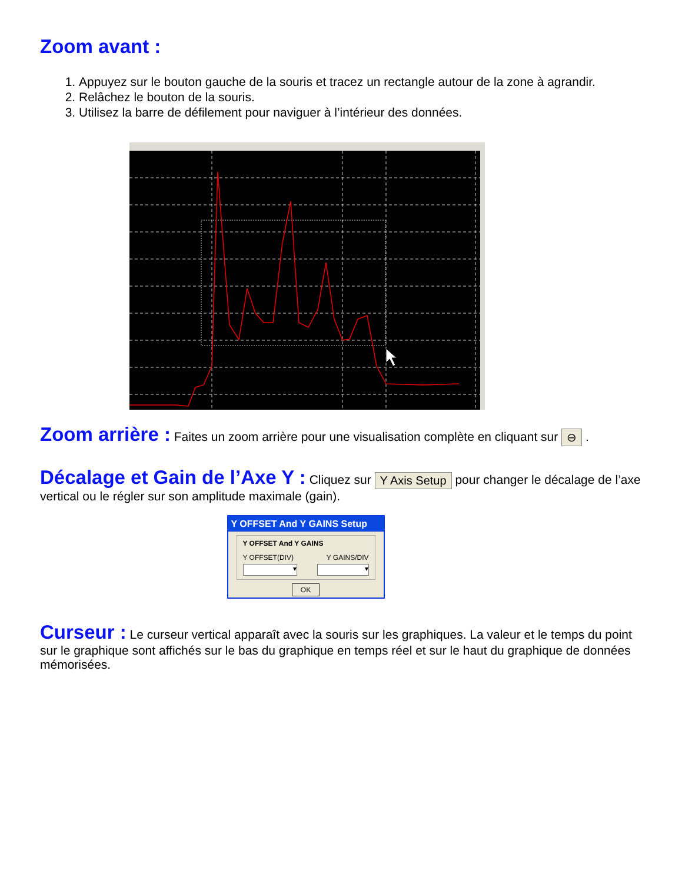Zoom avant :
1. Appuyez sur le bouton gauche de la souris et tracez un rectangle autour de la zone à agrandir.
2. Relâchez le bouton de la souris.
3. Utilisez la barre de défilement pour naviguer à l’intérieur des données.
Zoom arrière :
Faites un zoom arrière pour une visualisation complète en cliquant sur ⊖ .
Décalage et Gain de l’Axe Y :
Cliquez sur Y Axis Setup pour changer le décalage de l’axe vertical ou le régler sur son amplitude maximale (gain).
Y OFFSET And Y GAINS Setup
Y OFFSET And Y GAINS
Y OFFSET(DIV) Y GAINS/DIV
▾ ▾
OK
Curseur :
Le curseur vertical apparaît avec la souris sur les graphiques. La valeur et le temps du point sur le graphique sont affichés sur le bas du graphique en temps réel et sur le haut du graphique de données mémorisées.